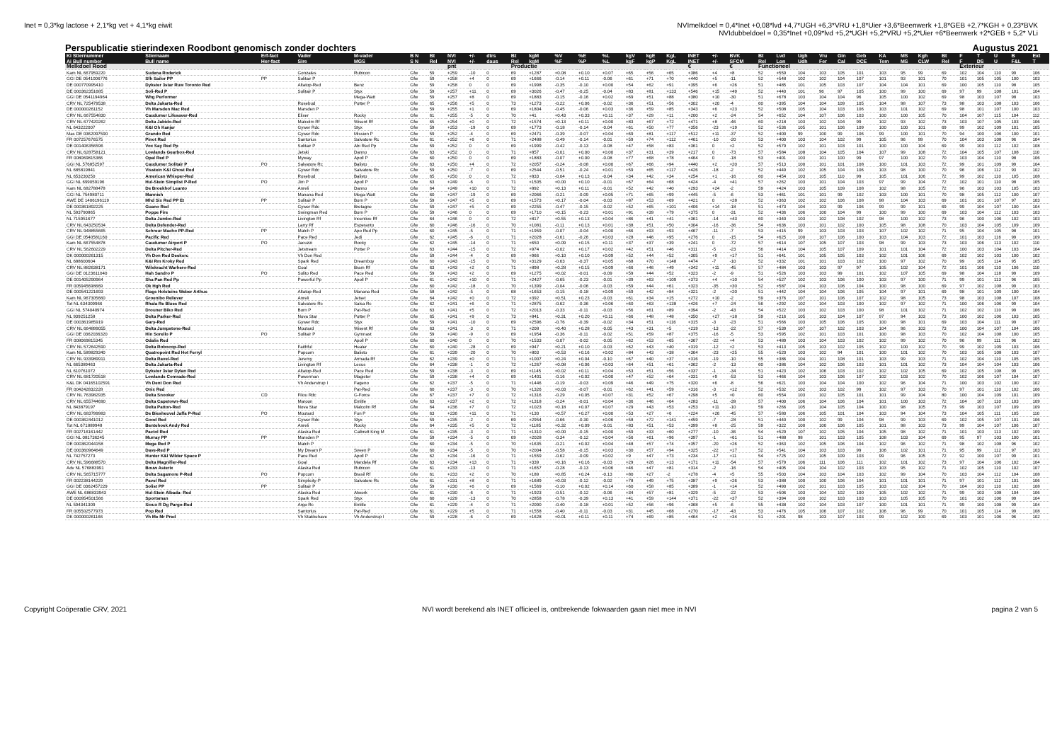Inet = 0,3*kg lactose + 2,1*kg vet + 4,1*kg eiwit
NVImelkdoel = 0,4*Inet +0,08*lvd +4,7*UGH +6,3*VRU +1,8*Uier +3,6*Beenwerk +1,8*GEB +2,7*KGH + 0,23*BVK
NVIdubbeldoel = 0,35*Inet +0,09*lvd +5,2*UGH +5,2*VRU +5,2*Uier +6*Beenwerk +2*GEB + 5,2* VLi
Perspublicatie stierindexen Roodbont genomisch zonder dochters
Augustus 2021
| Ki Stiernummer | Stiernaam | Erf-fact | Vader | M-vader | B N | Bt | NVI | +/- | dtrs | Bt | kgM | %V | %E | %L | kgV | kgE | KgL | INET | +/- | BVK | Bt | Lvd | Ugh | Vru | Gin | Geb | KA | MS | Kgh | Bt | F | T | U | B | Ext |
| --- | --- | --- | --- | --- | --- | --- | --- | --- | --- | --- | --- | --- | --- | --- | --- | --- | --- | --- | --- | --- | --- | --- | --- | --- | --- | --- | --- | --- | --- | --- | --- | --- | --- | --- | --- |
| Ai Bull number | Bull name | Her-fact | Sire | MGS | S N | Rel | NVI | +/- | daus | Rel | kgM | %F | %P | %L | kgF | kgP | KgL | INET | +/- | SFCM | Rel | Lon | Udh | Fer | Cal | DCE | Tem | MS | CLW | Rel | F | DS | U | F&L | T |
| Melkdoel Rood | | | | | | | pnt | | | Productie | | | | | | | | € | | € | Functioneel | | | | | | | | | | Exterieur | | | | |
| Kam NL 667959220 | Sudena Roderick | | Gonzales | Rubicon | Gfw | 59 | +259 | -10 | 0 | 69 | +1287 | +0.08 | +0.10 | +0.07 | +65 | +56 | +65 | +386 | +4 | +8 | 52 | +559 | 104 | 103 | 105 | 101 | 103 | 95 | 99 | 69 | 102 | 104 | 110 | 99 | 106 |
| GGI DE 0541006776 | Sfh Sailor PP | PP | Solitair P | | Gfw | 59 | +258 | +4 | 0 | 69 | +1666 | -0.14 | +0.11 | -0.06 | +61 | +71 | +70 | +440 | +5 | -11 | 52 | +548 | 102 | 102 | 104 | 107 | 101 | 93 | 101 | 70 | 101 | 105 | 105 | 100 | 103 |
| DE 000770995410 | Dykster 3star Ruw Toronto Red | | Altatop-Red | Benz | Gfw | 59 | +258 | 0 | 0 | 69 | +1998 | -0.35 | -0.10 | +0.00 | +54 | +62 | +91 | +395 | +6 | +26 | 51 | +485 | 101 | 105 | 103 | 107 | 104 | 104 | 101 | 69 | 100 | 105 | 110 | 98 | 105 |
| DE 000362351685 | Soli-Red P | | Solitair P | Styx | Gfw | 59 | +257 | +11 | 0 | 69 | +3026 | -0.47 | -0.25 | -0.04 | +83 | +81 | +133 | +546 | +15 | +49 | 52 | +440 | 101 | 96 | 97 | 105 | 100 | 99 | 100 | 69 | 97 | 99 | 108 | 101 | 104 |
| GGI DE 0541194964 | Whg Performer | | | Mega-Watt | Gfw | 59 | +257 | +8 | 0 | 69 | +1883 | -0.15 | -0.16 | +0.02 | +69 | +51 | +88 | +380 | +10 | -30 | 51 | +678 | 103 | 104 | 104 | 96 | 105 | 100 | 102 | 69 | 98 | 103 | 107 | 98 | 103 |
| CRV NL 725479538 | Delta Jakarta-Red | | Rosebud | Potter P | Gfw | 65 | +256 | +5 | 0 | 73 | +1273 | -0.22 | +0.06 | -0.02 | +36 | +51 | +56 | +302 | +20 | -4 | 60 | +395 | 104 | 104 | 109 | 105 | 104 | 98 | 107 | 73 | 98 | 103 | 108 | 103 | 106 |
| DE 000000261152 | Vh Marsden Mac Red | | Marsden P | | Gfw | 59 | +255 | +1 | 0 | 69 | +1804 | -0.45 | -0.06 | +0.03 | +36 | +59 | +85 | +343 | +6 | +23 | 52 | +508 | 105 | 104 | 103 | 106 | 103 | 101 | 102 | 69 | 98 | 101 | 107 | 100 | 103 |
| CRV NL 667554830 | Caudumer Lifesaver-Red | | Elixer | Rocky | Gfw | 61 | +255 | -5 | 0 | 70 | +41 | +0.43 | +0.33 | +0.11 | +37 | +29 | +11 | +200 | +2 | -24 | 54 | +652 | 104 | 107 | 106 | 103 | 100 | 100 | 105 | 70 | 104 | 107 | 115 | 104 | 112 |
| CRV NL 677420262 | Delta Jabido-Red | | Malcolm Rf | Wisent Rf | Gfw | 65 | +254 | +0 | 0 | 72 | +1574 | +0.13 | +0.11 | +0.00 | +83 | +67 | +72 | +471 | +8 | -46 | 60 | +218 | 103 | 102 | 104 | 99 | 102 | 93 | 102 | 73 | 103 | 107 | 105 | 103 | 106 |
| NL 643222007 | K&I Oh Kanjer | | Gywer Rdc | Styx | Gfw | 59 | +253 | -19 | 0 | 69 | +1773 | -0.18 | -0.14 | -0.04 | +61 | +50 | +77 | +356 | -23 | +19 | 52 | +536 | 105 | 101 | 106 | 109 | 100 | 100 | 101 | 69 | 99 | 102 | 109 | 101 | 105 |
| Mas DE 0362097590 | Grando Red | | Gywer Rdc | Mission P | Gfw | 59 | +252 | -4 | 0 | 69 | +2471 | -0.39 | -0.07 | +0.04 | +69 | +81 | +117 | +512 | +11 | -37 | 52 | +400 | 99 | 100 | 99 | 106 | 99 | 100 | 101 | 70 | 94 | 100 | 106 | 100 | 101 |
| FR 007257676575 | Pinot Red | | Santorius | Salvatore Rc | Gfw | 61 | +252 | +6 | 0 | 71 | +2488 | -0.49 | -0.14 | -0.01 | +59 | +74 | +112 | +461 | -10 | -20 | 53 | +400 | 103 | 104 | 102 | 99 | 105 | 96 | 99 | 70 | 104 | 103 | 108 | 96 | 104 |
| DE 001406356596 | Vox Say Red Pp | | Solitair P | Abi Red Pp | Gfw | 59 | +252 | 0 | 0 | 69 | +1999 | -0.42 | -0.13 | -0.08 | +47 | +58 | +83 | +361 | 0 | +2 | 52 | +579 | 102 | 101 | 103 | 101 | 100 | 100 | 104 | 69 | 99 | 103 | 112 | 102 | 108 |
| CRV NL 628758121 | Lowlands Gearbox-Red | | Jetski | Danno | Gfw | 63 | +252 | 0 | 0 | 71 | +857 | -0.01 | +0.00 | +0.00 | +37 | +31 | +39 | +217 | 0 | -73 | 57 | +584 | 108 | 104 | 105 | 104 | 107 | 99 | 108 | 72 | 104 | 105 | 107 | 108 | 110 |
| FR 008069815366 | Opal Red P | | Myway | Apoll P | Gfw | 60 | +250 | 0 | 0 | 69 | +1883 | -0.07 | +0.00 | -0.08 | +77 | +68 | +78 | +464 | 0 | -18 | 53 | +401 | 103 | 101 | 100 | 99 | 97 | 100 | 102 | 70 | 103 | 104 | 110 | 98 | 106 |
| GGI NL 576852597 | Caudumer Solitair P | PO | Salvatore Rc | Balisto | Gfw | 63 | +250 | +4 | 0 | 72 | +2057 | -0.24 | -0.08 | +0.00 | +67 | +66 | +94 | +440 | +2 | +20 | 57 | +513 | 100 | 101 | 101 | 108 | 100 | 101 | 103 | 72 | 99 | 101 | 109 | 99 | 104 |
| NL 685819841 | Visstein K&I Ghost Red | | Gywer Rdc | Salvatore Rc | Gfw | 59 | +250 | -7 | 0 | 69 | +2544 | -0.51 | -0.24 | +0.01 | +59 | +65 | +117 | +426 | -18 | -2 | 52 | +449 | 102 | 105 | 104 | 106 | 103 | 98 | 100 | 70 | 96 | 106 | 112 | 93 | 102 |
| NL 653230250 | American Whisper-Red | | Rosebud | Balisto | Gfw | 65 | +250 | 0 | 0 | 72 | +833 | -0.04 | +0.13 | -0.04 | +34 | +42 | +34 | +254 | +1 | -16 | 60 | +454 | 103 | 105 | 110 | 99 | 105 | 101 | 106 | 72 | 99 | 102 | 110 | 105 | 108 |
| GGI NL 699059196 | Hul-Stein Simplist P-Red | PO | Jim P | Apoll P | Gfw | 63 | +249 | -6 | 0 | 71 | +1505 | +0.00 | +0.10 | -0.01 | +67 | +64 | +68 | +424 | -4 | +41 | 57 | +262 | 103 | 101 | 104 | 103 | 97 | 99 | 104 | 72 | 102 | 101 | 110 | 98 | 105 |
| Kam NL 682788478 | De Broekhof Leanto | | Anreli | Danno | Gfw | 64 | +249 | +10 | 0 | 72 | +892 | +0.13 | +0.11 | -0.01 | +52 | +42 | +40 | +293 | +24 | -2 | 59 | +424 | 103 | 105 | 109 | 108 | 102 | 98 | 105 | 72 | 96 | 103 | 103 | 105 | 103 |
| GGI NL 754980711 | Mannish | | Manana Red | Mega-Watt | Gfw | 60 | +247 | -19 | 0 | 69 | +2066 | -0.21 | -0.09 | +0.05 | +71 | +65 | +99 | +445 | -5 | -6 | 53 | +461 | 101 | 101 | 99 | 102 | 103 | 100 | 101 | 70 | 98 | 105 | 112 | 100 | 107 |
| AWE DE 1406196119 | Mhd Six Red PP Et | PP | Solitair P | Born P | Gfw | 59 | +247 | +5 | 0 | 69 | +1573 | +0.17 | -0.04 | -0.03 | +87 | +53 | +69 | +421 | 0 | +28 | 52 | +363 | 102 | 102 | 106 | 108 | 98 | 104 | 103 | 69 | 101 | 101 | 107 | 97 | 103 |
| DE 000361892225 | Guano Red | | Gywer Rdc | Bretagne | Gfw | 59 | +247 | +5 | 0 | 69 | +2255 | -0.47 | -0.15 | -0.02 | +52 | +65 | +101 | +406 | +14 | -18 | 51 | +473 | 104 | 103 | 99 | 106 | 99 | 99 | 101 | 69 | 99 | 104 | 107 | 100 | 104 |
| NL 593790865 | Poppe Fire | | Swingman Red | Born P | Gfw | 59 | +246 | 0 | 0 | 69 | +1710 | +0.15 | -0.23 | +0.01 | +91 | +39 | +79 | +375 | 0 | -31 | 52 | +436 | 106 | 100 | 104 | 99 | 100 | 99 | 100 | 69 | 103 | 104 | 112 | 103 | 103 |
| NL 715951677 | Delta Jumbo-Red | | Livington Rf | Incentive Rf | Gfw | 64 | +246 | 0 | 0 | 72 | +817 | +0.55 | +0.13 | +0.04 | +86 | +41 | +41 | +361 | -14 | +43 | 60 | +340 | 103 | 102 | 108 | 102 | 98 | 100 | 102 | 73 | 96 | 100 | 106 | 102 | 103 |
| CRV NL 643250534 | Delta Defender-Red | | Larry Rf | Esperanto | Gfw | 60 | +246 | -16 | 0 | 70 | +1081 | -0.11 | +0.13 | +0.01 | +38 | +51 | +50 | +304 | -16 | -36 | 54 | +636 | 103 | 101 | 102 | 100 | 105 | 98 | 108 | 70 | 103 | 104 | 105 | 109 | 109 |
| CRV NL 948855665 | Schreur Macho PP-Red | PP | Match P | Apo Red Pp | Gfw | 60 | +245 | -5 | 0 | 71 | +1959 | -0.07 | -0.04 | +0.00 | +66 | +93 | +93 | +467 | -11 | -7 | 53 | +415 | 99 | 103 | 103 | 103 | 107 | 102 | 102 | 71 | 95 | 104 | 105 | 98 | 101 |
| GGI DE 0540581160 | Pacific Red | | Pace Red | Jedi | Gfw | 62 | +245 | -6 | 0 | 71 | +2028 | -0.61 | -0.26 | +0.03 | +28 | +46 | +95 | +276 | 0 | -15 | 54 | +625 | 100 | 107 | 106 | 100 | 103 | 104 | 103 | 72 | 101 | 103 | 116 | 99 | 109 |
| Kam NL 667554878 | Caudumer Airport P | PO | Jacuzzi | Rocky | Gfw | 62 | +245 | -14 | 0 | 71 | +650 | +0.09 | +0.15 | +0.11 | +37 | +37 | +39 | +241 | 0 | -72 | 57 | +614 | 107 | 105 | 107 | 103 | 98 | 99 | 103 | 73 | 103 | 106 | 113 | 102 | 110 |
| CRV NL 562602229 | Delta Pitcher-Red | | Jetstream | Potter P | Gfw | 63 | +244 | -15 | 0 | 72 | +974 | -0.02 | +0.17 | +0.02 | +42 | +51 | +46 | +311 | -5 | -23 | 56 | +414 | 104 | 105 | 107 | 109 | 101 | 101 | 104 | 72 | 100 | 103 | 104 | 103 | 104 |
| DK 000000261315 | Vh Don Red Deeksrc | | Vh Don Red | | Gfw | 59 | +244 | -4 | 0 | 69 | +966 | +0.10 | +0.10 | +0.09 | +52 | +44 | +52 | +305 | +9 | +17 | 51 | +641 | 101 | 105 | 105 | 103 | 102 | 101 | 106 | 69 | 102 | 102 | 103 | 100 | 102 |
| NL 688600604 | K&I Rm Kroky Red | | Spark Red | Dreamboy | Gfw | 60 | +243 | -15 | 0 | 70 | +3129 | -0.63 | -0.37 | +0.05 | +68 | +70 | +148 | +474 | -7 | -10 | 52 | +332 | 101 | 101 | 103 | 102 | 100 | 97 | 102 | 70 | 99 | 105 | 114 | 95 | 105 |
| CRV NL 882638171 | Wilskracht Warhero-Red | | Goal | Bram Rf | Gfw | 63 | +243 | +2 | 0 | 71 | +898 | +0.28 | +0.15 | +0.09 | +66 | +46 | +49 | +342 | +11 | -45 | 57 | +484 | 103 | 103 | 97 | 97 | 105 | 102 | 104 | 72 | 101 | 106 | 110 | 106 | 110 |
| GGI DE 0123611040 | Hah Sandro P | PO | Solito Red | Pace Red | Gfw | 59 | +243 | +2 | 0 | 69 | +1275 | +0.02 | -0.01 | -0.09 | +59 | +44 | +52 | +323 | -2 | -9 | 51 | +526 | 103 | 103 | 99 | 101 | 102 | 107 | 105 | 69 | 98 | 104 | 118 | 99 | 109 |
| DE 001405290964 | Sha Pan Red Pp | | Powerful Pp | Apoll P | Gfw | 61 | +242 | +10 | 0 | 71 | +2427 | -0.65 | -0.23 | -0.01 | +39 | +63 | +109 | +373 | +4 | +10 | 54 | +527 | 102 | 103 | 106 | 100 | 103 | 97 | 100 | 71 | 99 | 101 | 113 | 96 | 105 |
| FR 005945698669 | Ok Hgh Red | | | | Gfw | 60 | +242 | -18 | 0 | 70 | +1399 | -0.04 | -0.06 | -0.03 | +59 | +44 | +61 | +323 | -35 | +30 | 52 | +587 | 104 | 103 | 106 | 104 | 100 | 98 | 100 | 69 | 97 | 102 | 108 | 99 | 103 |
| DE 000541221693 | Flags Holsteins Weber Arthus | | Altatop-Red | Manana Red | Gfw | 58 | +242 | -5 | 0 | 68 | +1653 | -0.15 | -0.18 | +0.09 | +59 | +42 | +84 | +321 | -2 | +20 | 51 | +442 | 104 | 104 | 106 | 105 | 104 | 97 | 101 | 69 | 98 | 101 | 109 | 100 | 104 |
| Kam NL 967305660 | Groenibo Reliever | | Anreli | Jetset | Gfw | 64 | +242 | +0 | 0 | 72 | +392 | +0.51 | +0.23 | -0.03 | +61 | +34 | +15 | +272 | +10 | -2 | 59 | +376 | 107 | 101 | 106 | 107 | 102 | 98 | 105 | 73 | 98 | 103 | 108 | 107 | 108 |
| Tot NL 634309966 | Rhala Re Blues Red | | Salvatore Rc | Salsa Rc | Gfw | 62 | +241 | +6 | 0 | 71 | +2875 | -0.62 | -0.36 | +0.06 | +60 | +63 | +138 | +426 | +7 | -24 | 56 | +292 | 102 | 104 | 103 | 100 | 102 | 97 | 102 | 71 | 100 | 106 | 106 | 99 | 104 |
| GGI NL 574040974 | Drouner Biko Red | | Born P | Pat-Red | Gfw | 63 | +241 | +5 | 0 | 72 | +2013 | -0.33 | -0.11 | -0.03 | +56 | +61 | +89 | +394 | -2 | -43 | 54 | +522 | 103 | 102 | 103 | 100 | 98 | 101 | 102 | 71 | 102 | 102 | 110 | 99 | 106 |
| NL 939251258 | Delta Parker-Red | | Nova Star | Potter P | Gfw | 65 | +241 | +9 | 0 | 73 | +841 | +0.31 | +0.20 | +0.11 | +66 | +48 | +48 | +350 | +27 | +18 | 59 | +216 | 105 | 103 | 104 | 107 | 97 | 94 | 103 | 73 | 100 | 102 | 106 | 103 | 105 |
| DE 000361985919 | Gary-Red | | Gywer Rdc | Styx | Gfw | 59 | +241 | -10 | 0 | 69 | +2596 | -0.76 | -0.39 | -0.02 | +34 | +51 | +116 | +315 | -3 | -23 | 51 | +566 | 103 | 105 | 106 | 105 | 100 | 98 | 101 | 69 | 103 | 104 | 111 | 99 | 107 |
| CRV NL 664899055 | Delta Jumpstone-Red | | Moutard | Wisent Rf | Gfw | 63 | +241 | -3 | 0 | 71 | +208 | +0.40 | +0.28 | -0.05 | +43 | +31 | +5 | +219 | -13 | -22 | 57 | +539 | 107 | 107 | 102 | 103 | 104 | 96 | 103 | 73 | 100 | 104 | 107 | 104 | 106 |
| GGI DE 0362036320 | Hin Sorello P | PO | Solitair P | Gymnast | Gfw | 59 | +240 | -9 | 0 | 69 | +1954 | -0.36 | -0.11 | -0.02 | +51 | +59 | +87 | +375 | -16 | -5 | 53 | +595 | 102 | 101 | 103 | 101 | 100 | 98 | 103 | 70 | 102 | 104 | 108 | 100 | 105 |
| FR 008069815345 | Odalis Red | | | Apoll P | Gfw | 60 | +240 | 0 | 0 | 70 | +1533 | -0.07 | -0.02 | -0.05 | +62 | +53 | +65 | +367 | -22 | +4 | 53 | +489 | 103 | 104 | 103 | 102 | 102 | 99 | 102 | 70 | 96 | 99 | 111 | 96 | 102 |
| CRV NL 572642590 | Delta Robocop-Red | | Faithful | Healer | Gfw | 60 | +240 | -28 | 0 | 69 | +947 | +0.21 | +0.10 | -0.03 | +62 | +43 | +40 | +319 | -12 | +2 | 53 | +413 | 105 | 103 | 102 | 105 | 102 | 100 | 102 | 70 | 99 | 102 | 109 | 103 | 106 |
| Kam NL 589829340 | Quatropoint Red Hot Ferryl | | Popcorn | Balisto | Gfw | 61 | +239 | -20 | 0 | 70 | +803 | +0.53 | +0.16 | +0.02 | +84 | +43 | +38 | +364 | -23 | +25 | 55 | +520 | 103 | 102 | 94 | 101 | 100 | 101 | 102 | 70 | 103 | 105 | 108 | 103 | 107 |
| CRV NL 933989911 | Delta Ravel-Red | | Jeremy | Armada Rf | Gfw | 62 | +239 | +0 | 0 | 71 | +1007 | +0.24 | +0.04 | -0.10 | +67 | +40 | +37 | +316 | -19 | -10 | 55 | +386 | 104 | 101 | 108 | 101 | 103 | 99 | 103 | 71 | 102 | 104 | 110 | 105 | 105 |
| NL 665389463 | Delta Jakarta-Red | | Livington Rf | Lexus | Gfw | 64 | +238 | -1 | 0 | 72 | +1267 | +0.08 | +0.06 | +0.03 | +64 | +51 | +61 | +362 | -2 | -13 | 60 | +386 | 104 | 102 | 106 | 103 | 101 | 101 | 102 | 73 | 104 | 104 | 104 | 103 | 106 |
| NL 610761072 | Dykster 3star Dylan Red | | Altatop-Red | Pace Red | Gfw | 59 | +238 | -3 | 0 | 69 | +1145 | +0.02 | +0.11 | +0.04 | +53 | +51 | +56 | +337 | -1 | -34 | 51 | +423 | 102 | 106 | 103 | 102 | 102 | 102 | 105 | 69 | 102 | 105 | 108 | 99 | 105 |
| CRV NL 681720518 | Lowlands Comrade-Red | | Powerman | Magister | Gfw | 59 | +238 | +4 | 0 | 69 | +1401 | -0.16 | +0.02 | +0.00 | +47 | +52 | +64 | +331 | +9 | -53 | 53 | +466 | 104 | 103 | 106 | 107 | 102 | 103 | 102 | 70 | 102 | 106 | 107 | 104 | 107 |
| K&L DK 04165102591 | Vh Dent Don Red | | Vh Anderstrup I | Fageno | Gfw | 62 | +237 | -5 | 0 | 71 | +1446 | -0.19 | -0.03 | +0.09 | +46 | +49 | +75 | +320 | +6 | -8 | 56 | +621 | 103 | 104 | 104 | 100 | 102 | 96 | 104 | 71 | 100 | 103 | 102 | 100 | 102 |
| FR 004242832228 | Onix Red | | | Pat-Red | Gfw | 60 | +237 | -3 | 0 | 70 | +1326 | +0.03 | -0.07 | -0.01 | +62 | +41 | +59 | +316 | -3 | +12 | 52 | +532 | 102 | 103 | 102 | 99 | 102 | 97 | 103 | 70 | 97 | 101 | 110 | 102 | 106 |
| CRV NL 763982935 | Delta Snooker | CD | Filou Rdc | G-Force | Gfw | 67 | +237 | +7 | 0 | 72 | +1316 | -0.29 | +0.05 | +0.07 | +31 | +52 | +67 | +298 | +5 | +0 | 60 | +554 | 103 | 102 | 105 | 101 | 101 | 99 | 104 | 80 | 100 | 104 | 109 | 101 | 109 |
| CRV NL 655744690 | Delta Capetown-Red | | Maroon | Entitle | Gfw | 63 | +237 | +2 | 0 | 72 | +1318 | -0.24 | -0.01 | +0.04 | +36 | +46 | +64 | +283 | -11 | -39 | 57 | +400 | 106 | 104 | 106 | 104 | 101 | 100 | 103 | 72 | 104 | 107 | 110 | 103 | 109 |
| NL 843879197 | Delta Patton-Red | | Nova Star | Malcolm Rf | Gfw | 64 | +236 | +7 | 0 | 72 | +1023 | +0.18 | +0.07 | +0.07 | +29 | +43 | +53 | +253 | +11 | -10 | 59 | +266 | 105 | 104 | 105 | 104 | 100 | 98 | 105 | 73 | 99 | 103 | 107 | 109 | 109 |
| CRV NL 683799983 | De Biesheuvel Jaffa P-Red | PO | Moutard | Fun P | Gfw | 63 | +236 | +11 | 0 | 71 | +130 | +0.57 | +0.27 | +0.00 | +53 | +27 | +6 | +224 | +26 | -45 | 57 | +580 | 106 | 105 | 101 | 104 | 103 | 94 | 104 | 73 | 104 | 105 | 111 | 105 | 110 |
| DE 000362441012 | Good Red | | Gywer Rdc | Styx | Gfw | 59 | +235 | -2 | 0 | 69 | +2954 | -0.66 | -0.30 | +0.06 | +58 | +72 | +141 | +459 | -7 | -28 | 51 | +440 | 100 | 102 | 99 | 104 | 98 | 99 | 103 | 69 | 102 | 105 | 107 | 101 | 106 |
| Tot NL 671889948 | Bentehoek Andy Red | | Anreli | Rocky | Gfw | 64 | +235 | +5 | 0 | 72 | +1185 | +0.32 | +0.09 | -0.01 | +83 | +51 | +53 | +399 | +8 | -25 | 59 | +322 | 100 | 100 | 106 | 105 | 101 | 98 | 103 | 73 | 99 | 104 | 107 | 106 | 107 |
| FR 002716161442 | Pactol Red | | Alaska Red | Calbrett King M | Gfw | 61 | +235 | -3 | 0 | 71 | +1310 | +0.00 | -0.15 | +0.00 | +59 | +33 | +60 | +277 | -10 | -36 | 54 | +529 | 107 | 102 | 105 | 104 | 105 | 98 | 102 | 71 | 101 | 103 | 113 | 102 | 109 |
| GGI NL 081736245 | Murray PP | PP | Marsden P | | Gfw | 59 | +234 | -5 | 0 | 69 | +2028 | -0.34 | -0.12 | +0.04 | +56 | +61 | +96 | +397 | -1 | +61 | 51 | +488 | 98 | 101 | 103 | 105 | 108 | 103 | 104 | 69 | 95 | 97 | 103 | 100 | 101 |
| DE 000362044158 | Mega Red P | | Match P | | Gfw | 60 | +234 | -5 | 0 | 70 | +1635 | -0.21 | +0.02 | +0.04 | +48 | +57 | +74 | +357 | -20 | +26 | 52 | +363 | 102 | 105 | 106 | 104 | 102 | 96 | 102 | 71 | 98 | 102 | 108 | 96 | 102 |
| DE 000360964649 | Dave-Red P | | My Dream P | Sveen P | Gfw | 60 | +234 | -5 | 0 | 70 | +2004 | -0.58 | -0.15 | +0.03 | +30 | +57 | +94 | +325 | -22 | +17 | 52 | +541 | 104 | 103 | 103 | 99 | 106 | 102 | 101 | 71 | 95 | 99 | 112 | 97 | 103 |
| NL 742757273 | Hunter K&I Wilder Space P | | Pace Red | Apoll P | Gfw | 62 | +234 | -16 | 0 | 71 | +1559 | -0.62 | -0.09 | +0.02 | +9 | +47 | +73 | +234 | -17 | +11 | 54 | +725 | 102 | 105 | 109 | 103 | 99 | 96 | 105 | 72 | 92 | 100 | 107 | 99 | 101 |
| CRV NL 596688570 | Delta Magnifier-Red | | Goal | Mandela Rf | Gfw | 63 | +234 | +13 | 0 | 71 | +339 | +0.16 | +0.16 | -0.03 | +29 | +26 | +13 | +171 | +11 | -54 | 57 | +579 | 106 | 111 | 106 | 111 | 102 | 101 | 102 | 73 | 97 | 104 | 106 | 102 | 104 |
| Adv NL 576883991 | Bouw Asterix | | Alaska Red | Rubicon | Gfw | 61 | +233 | -13 | 0 | 71 | +1657 | -0.28 | -0.13 | +0.06 | +46 | +47 | +81 | +314 | -2 | -16 | 54 | +405 | 104 | 104 | 102 | 103 | 103 | 95 | 102 | 71 | 102 | 105 | 110 | 102 | 107 |
| CRV NL 565715777 | Delta Sagamore P-Red | PO | Popcorn | Brasil Rf | Gfw | 61 | +233 | +2 | 0 | 70 | +189 | +0.85 | +0.24 | -0.13 | +80 | +27 | -2 | +278 | -4 | +5 | 55 | +503 | 104 | 103 | 104 | 103 | 102 | 99 | 104 | 70 | 103 | 104 | 112 | 104 | 108 |
| FR 002238144229 | Pavel Red | | Simplicity-P | Salvatore Rc | Gfw | 61 | +231 | +8 | 0 | 71 | +1689 | +0.03 | -0.12 | -0.02 | +78 | +49 | +75 | +387 | +9 | +26 | 53 | +388 | 100 | 100 | 106 | 104 | 101 | 101 | 101 | 71 | 97 | 101 | 112 | 101 | 106 |
| GGI DE 0362457229 | Solist PP | PP | Solitair P | | Gfw | 59 | +230 | +6 | 0 | 69 | +1569 | -0.10 | +0.02 | +0.14 | +60 | +58 | +85 | +389 | -1 | +14 | 52 | +490 | 102 | 101 | 103 | 105 | 103 | 102 | 104 | 70 | 104 | 103 | 110 | 102 | 108 |
| AWE NL 686833943 | Hul-Stein Albada- Red | | Alaska Red | Atwork | Gfw | 61 | +230 | -6 | 0 | 71 | +1923 | -0.51 | -0.12 | -0.06 | +34 | +57 | +81 | +329 | -5 | -22 | 53 | +506 | 103 | 104 | 102 | 100 | 105 | 102 | 102 | 71 | 99 | 103 | 108 | 104 | 106 |
| DE 000954501566 | Sportsman | | Spark Red | Styx | Gfw | 60 | +229 | -13 | 0 | 70 | +2858 | -0.78 | -0.39 | +0.13 | +41 | +59 | +144 | +371 | -22 | +37 | 52 | +394 | 100 | 102 | 103 | 103 | 103 | 105 | 105 | 70 | 101 | 102 | 106 | 99 | 104 |
| NL 594341309 | Sioux R Dg Pargo-Red | | Argo Rc | Entitle | Gfw | 61 | +229 | -4 | 0 | 71 | +2090 | -0.40 | -0.18 | +0.01 | +52 | +56 | +96 | +368 | +5 | -6 | 55 | +438 | 102 | 104 | 103 | 107 | 100 | 101 | 101 | 71 | 99 | 100 | 108 | 99 | 104 |
| FR 005502577973 | Pop Red | | Santorius | Pat-Red | Gfw | 61 | +229 | +5 | 0 | 71 | +1558 | -0.40 | -0.11 | -0.03 | +31 | +45 | +68 | +270 | -17 | -43 | 53 | +476 | 105 | 106 | 107 | 102 | 106 | 96 | 99 | 70 | 101 | 105 | 114 | 99 | 108 |
| DK 000000261166 | Vh Me Mr Pred | | Vh Stakkehave | Vh Anderstrup I | Gfw | 59 | +228 | -6 | 0 | 69 | +1628 | +0.01 | +0.11 | +0.11 | +74 | +69 | +85 | +464 | +2 | +34 | 51 | +201 | 98 | 103 | 107 | 103 | 99 | 102 | 100 | 69 | 103 | 101 | 106 | 96 | 102 |
Copyright Coöperatie CRV, 2021 NVI wordt berekend als INET officieel is, ontbrekende fokwaarden gaan niet mee in NVI
pagina 2 van 5